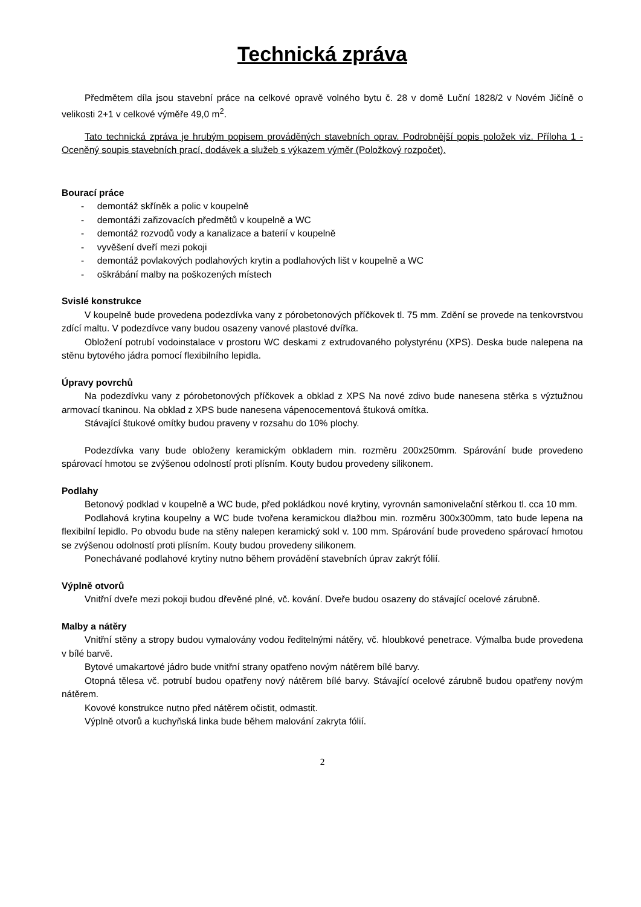Technická zpráva
Předmětem díla jsou stavební práce na celkové opravě volného bytu č. 28 v domě Luční 1828/2 v Novém Jičíně o velikosti 2+1 v celkové výměře 49,0 m<sup>2</sup>.
Tato technická zpráva je hrubým popisem prováděných stavebních oprav. Podrobnější popis položek viz. Příloha 1 - Oceněný soupis stavebních prací, dodávek a služeb s výkazem výměr (Položkový rozpočet).
Bourací práce
- demontáž skříněk a polic v koupelně
- demontáži zařizovacích předmětů v koupelně a WC
- demontáž rozvodů vody a kanalizace a baterií v koupelně
- vyvěšení dveří mezi pokoji
- demontáž povlakových podlahových krytin a podlahových lišt v koupelně a WC
- oškrábání malby na poškozených místech
Svislé konstrukce
V koupelně bude provedena podezdívka vany z pórobetonových příčkovek tl. 75 mm. Zdění se provede na tenkovrstvou zdící maltu. V podezdívce vany budou osazeny vanové plastové dvířka.
Obložení potrubí vodoinstalace v prostoru WC deskami z extrudovaného polystyrénu (XPS). Deska bude nalepena na stěnu bytového jádra pomocí flexibilního lepidla.
Úpravy povrchů
Na podezdívku vany z pórobetonových příčkovek a obklad z XPS Na nové zdivo bude nanesena stěrka s výztužnou armovací tkaninou. Na obklad z XPS bude nanesena vápenocementová štuková omítka.
Stávající štukové omítky budou praveny v rozsahu do 10% plochy.
Podezdívka vany bude obloženy keramickým obkladem min. rozměru 200x250mm. Spárování bude provedeno spárovací hmotou se zvýšenou odolností proti plísním. Kouty budou provedeny silikonem.
Podlahy
Betonový podklad v koupelně a WC bude, před pokládkou nové krytiny, vyrovnán samonivelační stěrkou tl. cca 10 mm.
Podlahová krytina koupelny a WC bude tvořena keramickou dlažbou min. rozměru 300x300mm, tato bude lepena na flexibilní lepidlo. Po obvodu bude na stěny nalepen keramický sokl v. 100 mm. Spárování bude provedeno spárovací hmotou se zvýšenou odolností proti plísním. Kouty budou provedeny silikonem.
Ponechávané podlahové krytiny nutno během provádění stavebních úprav zakrýt fólií.
Výplně otvorů
Vnitřní dveře mezi pokoji budou dřevěné plné, vč. kování. Dveře budou osazeny do stávající ocelové zárubně.
Malby a nátěry
Vnitřní stěny a stropy budou vymalovány vodou ředitelnými nátěry, vč. hloubkové penetrace. Výmalba bude provedena v bílé barvě.
Bytové umakartové jádro bude vnitřní strany opatřeno novým nátěrem bílé barvy.
Otopná tělesa vč. potrubí budou opatřeny nový nátěrem bílé barvy. Stávající ocelové zárubně budou opatřeny novým nátěrem.
Kovové konstrukce nutno před nátěrem očistit, odmastit.
Výplně otvorů a kuchyňská linka bude během malování zakryta fólií.
2